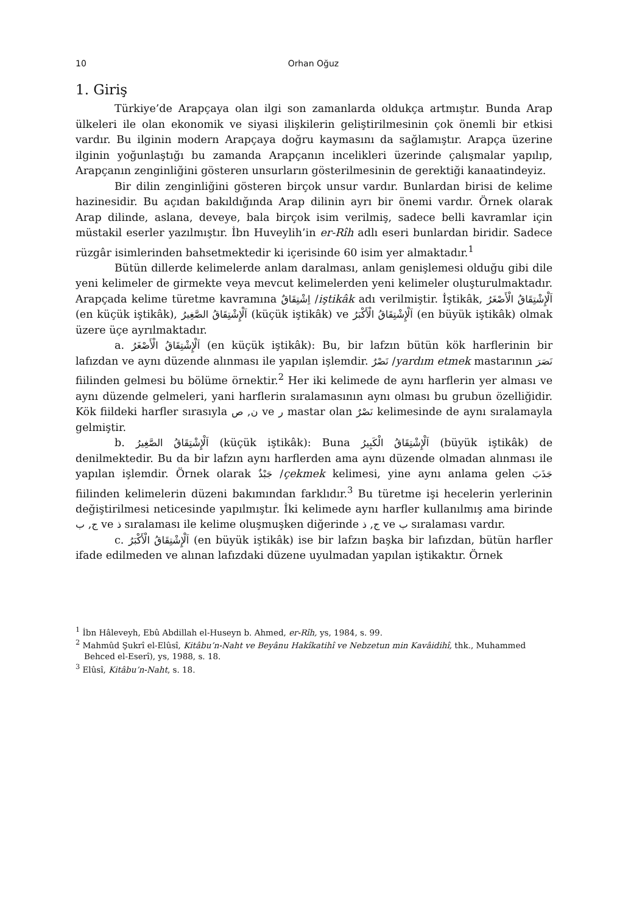10 Orhan Oğuz
1. Giriş
Türkiye’de Arapçaya olan ilgi son zamanlarda oldukça artmıştır. Bunda Arap ülkeleri ile olan ekonomik ve siyasi ilişkilerin geliştirilmesinin çok önemli bir etkisi vardır. Bu ilginin modern Arapçaya doğru kaymasını da sağlamıştır. Arapça üzerine ilginin yoğunlaştığı bu zamanda Arapçanın incelikleri üzerinde çalışmalar yapılıp, Arapçanın zenginliğini gösteren unsurların gösterilmesinin de gerektiği kanaatindeyiz.
Bir dilin zenginliğini gösteren birçok unsur vardır. Bunlardan birisi de kelime hazinesidir. Bu açıdan bakıldığında Arap dilinin ayrı bir önemi vardır. Örnek olarak Arap dilinde, aslana, deveye, bala birçok isim verilmiş, sadece belli kavramlar için müstakil eserler yazılmıştır. İbn Huveylih’in er-Rîh adlı eseri bunlardan biridir. Sadece rüzgâr isimlerinden bahsetmektedir ki içerisinde 60 isim yer almaktadır.<sup>1</sup>
Bütün dillerde kelimelerde anlam daralması, anlam genişlemesi olduğu gibi dile yeni kelimeler de girmekte veya mevcut kelimelerden yeni kelimeler oluşturulmaktadır. Arapçada kelime türetme kavramına اِشْتِقَاقٌ /iştikâk adı verilmiştir. İştikâk, اَلْإِشْتِقَاقُ الْأَصْغَرُ (en küçük iştikâk), اَلْإِشْتِقَاقُ الصَّغِيرُ (küçük iştikâk) ve اَلْإِشْتِقَاقُ الْأَكْبَرُ (en büyük iştikâk) olmak üzere üçe ayrılmaktadır.
a. اَلْإِشْتِقَاقُ الْأَصْغَرُ (en küçük iştikâk): Bu, bir lafzın bütün kök harflerinin bir lafızdan ve aynı düzende alınması ile yapılan işlemdir. نَصْرٌ /yardım etmek mastarının نَصَرَ fiilinden gelmesi bu bölüme örnektir.<sup>2</sup> Her iki kelimede de aynı harflerin yer alması ve aynı düzende gelmeleri, yani harflerin sıralamasının aynı olması bu grubun özelliğidir. Kök fiildeki harfler sırasıyla ن, ص ve ر mastar olan نَصْرٌ kelimesinde de aynı sıralamayla gelmiştir.
b. اَلْإِشْتِقَاقُ الصَّغِيرُ (küçük iştikâk): Buna اَلْإِشْتِقَاقُ الْكَبِيرُ (büyük iştikâk) de denilmektedir. Bu da bir lafzın aynı harflerden ama aynı düzende olmadan alınması ile yapılan işlemdir. Örnek olarak جَبْذٌ /çekmek kelimesi, yine aynı anlama gelen جَذَبَ fiilinden kelimelerin düzeni bakımından farklıdır.<sup>3</sup> Bu türetme işi hecelerin yerlerinin değiştirilmesi neticesinde yapılmıştır. İki kelimede aynı harfler kullanılmış ama birinde ج, ب ve ذ sıralaması ile kelime oluşmuşken diğerinde ج, ذ ve ب sıralaması vardır.
c. اَلْإِشْتِقَاقُ الْأَكْبَرُ (en büyük iştikâk) ise bir lafzın başka bir lafızdan, bütün harfler ifade edilmeden ve alınan lafızdaki düzene uyulmadan yapılan iştikaktır. Örnek
<sup>1</sup> İbn Hâleveyh, Ebû Abdillah el-Huseyn b. Ahmed, er-Rîh, ys, 1984, s. 99.
<sup>2</sup> Mahmûd Şukrî el-Elûsî, Kitâbu’n-Naht ve Beyânu Hakîkatihî ve Nebzetun min Kavâidihî, thk., Muhammed Behced el-Eserî), ys, 1988, s. 18.
<sup>3</sup> Elûsî, Kitâbu’n-Naht, s. 18.